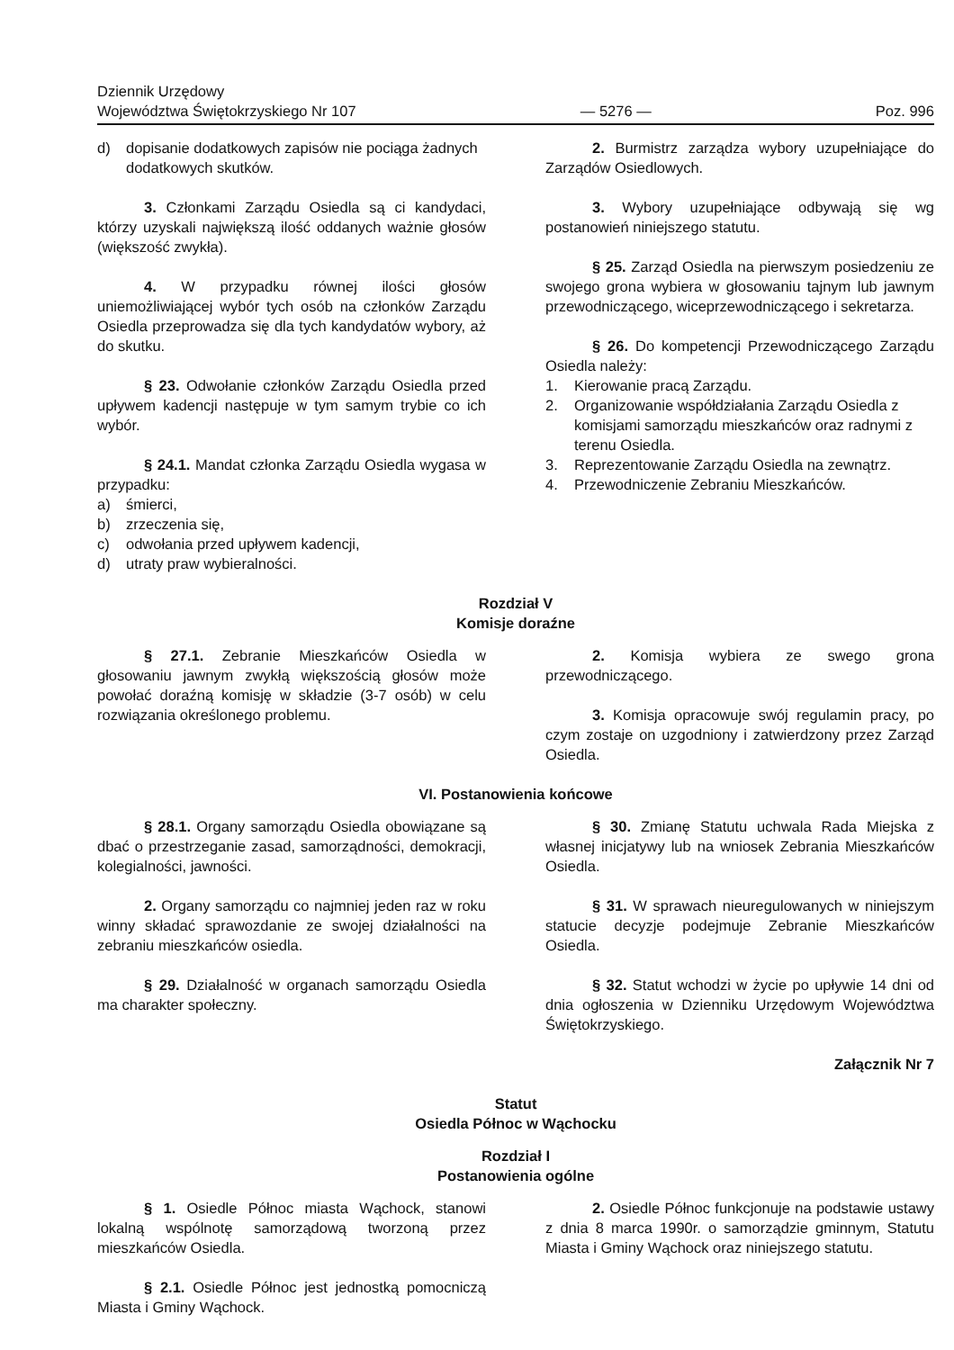Dziennik Urzędowy
Województwa Świętokrzyskiego Nr 107
— 5276 —
Poz. 996
d) dopisanie dodatkowych zapisów nie pociąga żadnych dodatkowych skutków.
3. Członkami Zarządu Osiedla są ci kandydaci, którzy uzyskali największą ilość oddanych ważnie głosów (większość zwykła).
4. W przypadku równej ilości głosów uniemożliwiającej wybór tych osób na członków Zarządu Osiedla przeprowadza się dla tych kandydatów wybory, aż do skutku.
§ 23. Odwołanie członków Zarządu Osiedla przed upływem kadencji następuje w tym samym trybie co ich wybór.
§ 24.1. Mandat członka Zarządu Osiedla wygasa w przypadku:
a) śmierci,
b) zrzeczenia się,
c) odwołania przed upływem kadencji,
d) utraty praw wybieralności.
2. Burmistrz zarządza wybory uzupełniające do Zarządów Osiedlowych.
3. Wybory uzupełniające odbywają się wg postanowień niniejszego statutu.
§ 25. Zarząd Osiedla na pierwszym posiedzeniu ze swojego grona wybiera w głosowaniu tajnym lub jawnym przewodniczącego, wiceprzewodniczącego i sekretarza.
§ 26. Do kompetencji Przewodniczącego Zarządu Osiedla należy:
1. Kierowanie pracą Zarządu.
2. Organizowanie współdziałania Zarządu Osiedla z komisjami samorządu mieszkańców oraz radnymi z terenu Osiedla.
3. Reprezentowanie Zarządu Osiedla na zewnątrz.
4. Przewodniczenie Zebraniu Mieszkańców.
Rozdział V
Komisje doraźne
§ 27.1. Zebranie Mieszkańców Osiedla w głosowaniu jawnym zwykłą większością głosów może powołać doraźną komisję w składzie (3-7 osób) w celu rozwiązania określonego problemu.
2. Komisja wybiera ze swego grona przewodniczącego.
3. Komisja opracowuje swój regulamin pracy, po czym zostaje on uzgodniony i zatwierdzony przez Zarząd Osiedla.
VI. Postanowienia końcowe
§ 28.1. Organy samorządu Osiedla obowiązane są dbać o przestrzeganie zasad, samorządności, demokracji, kolegialności, jawności.
2. Organy samorządu co najmniej jeden raz w roku winny składać sprawozdanie ze swojej działalności na zebraniu mieszkańców osiedla.
§ 29. Działalność w organach samorządu Osiedla ma charakter społeczny.
§ 30. Zmianę Statutu uchwala Rada Miejska z własnej inicjatywy lub na wniosek Zebrania Mieszkańców Osiedla.
§ 31. W sprawach nieuregulowanych w niniejszym statucie decyzje podejmuje Zebranie Mieszkańców Osiedla.
§ 32. Statut wchodzi w życie po upływie 14 dni od dnia ogłoszenia w Dzienniku Urzędowym Województwa Świętokrzyskiego.
Załącznik Nr 7
Statut
Osiedla Północ w Wąchocku
Rozdział I
Postanowienia ogólne
§ 1. Osiedle Północ miasta Wąchock, stanowi lokalną wspólnotę samorządową tworzoną przez mieszkańców Osiedla.
§ 2.1. Osiedle Północ jest jednostką pomocniczą Miasta i Gminy Wąchock.
2. Osiedle Północ funkcjonuje na podstawie ustawy z dnia 8 marca 1990r. o samorządzie gminnym, Statutu Miasta i Gminy Wąchock oraz niniejszego statutu.